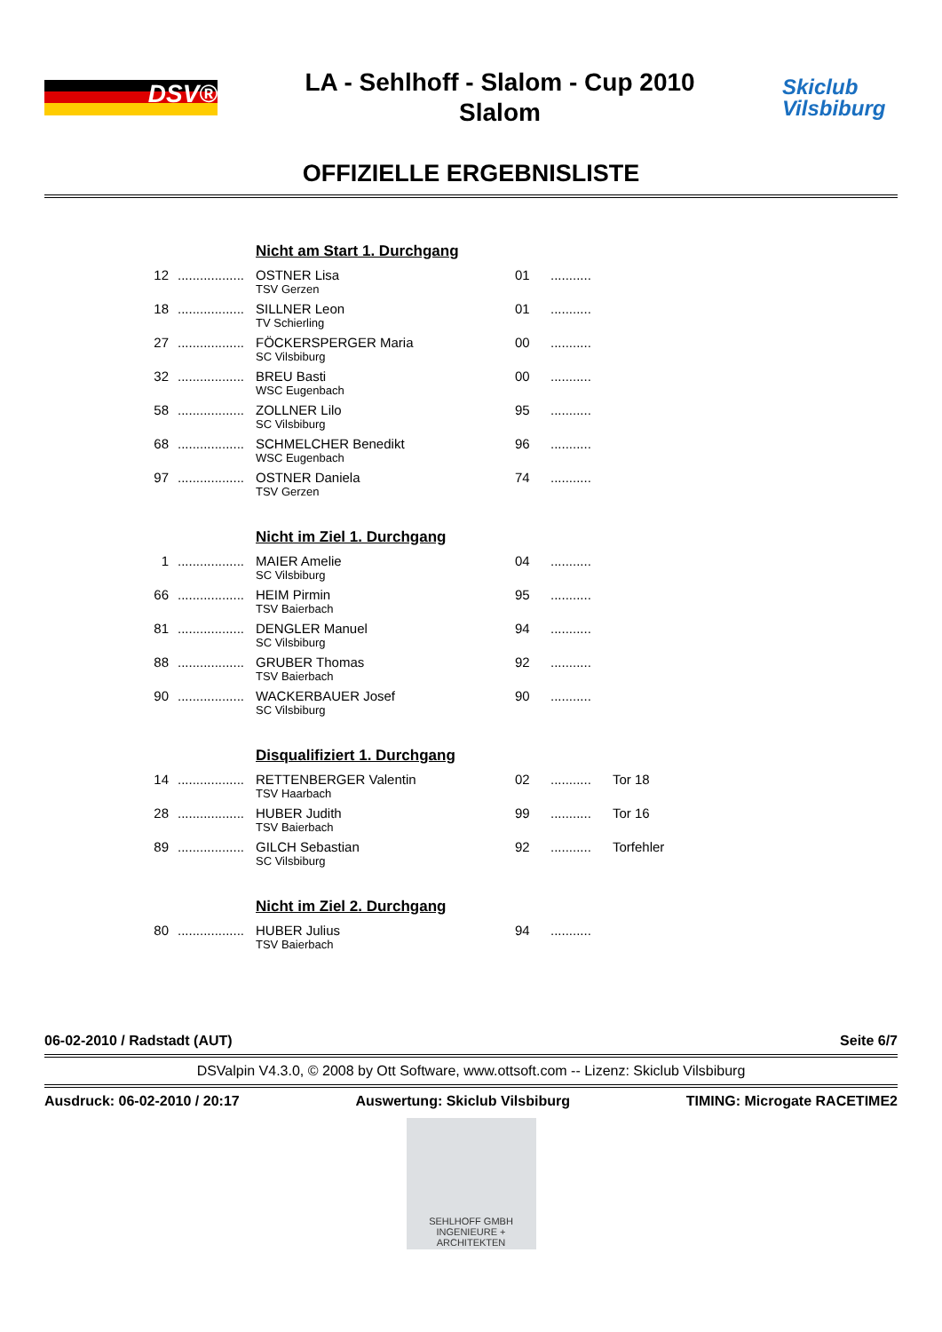DSV®
LA - Sehlhoff - Slalom - Cup 2010
Slalom
Skiclub
Vilsbiburg
OFFIZIELLE ERGEBNISLISTE
| | | Nicht am Start 1. Durchgang | | | |
| 12 | .................. | OSTNER Lisa TSV Gerzen | 01 | ........... | |
| 18 | .................. | SILLNER Leon TV Schierling | 01 | ........... | |
| 27 | .................. | FÖCKERSPERGER Maria SC Vilsbiburg | 00 | ........... | |
| 32 | .................. | BREU Basti WSC Eugenbach | 00 | ........... | |
| 58 | .................. | ZOLLNER Lilo SC Vilsbiburg | 95 | ........... | |
| 68 | .................. | SCHMELCHER Benedikt WSC Eugenbach | 96 | ........... | |
| 97 | .................. | OSTNER Daniela TSV Gerzen | 74 | ........... | |
| | | Nicht im Ziel 1. Durchgang | | | |
| 1 | .................. | MAIER Amelie SC Vilsbiburg | 04 | ........... | |
| 66 | .................. | HEIM Pirmin TSV Baierbach | 95 | ........... | |
| 81 | .................. | DENGLER Manuel SC Vilsbiburg | 94 | ........... | |
| 88 | .................. | GRUBER Thomas TSV Baierbach | 92 | ........... | |
| 90 | .................. | WACKERBAUER Josef SC Vilsbiburg | 90 | ........... | |
| | | Disqualifiziert 1. Durchgang | | | |
| 14 | .................. | RETTENBERGER Valentin TSV Haarbach | 02 | ........... | Tor 18 |
| 28 | .................. | HUBER Judith TSV Baierbach | 99 | ........... | Tor 16 |
| 89 | .................. | GILCH Sebastian SC Vilsbiburg | 92 | ........... | Torfehler |
| | | Nicht im Ziel 2. Durchgang | | | |
| 80 | .................. | HUBER Julius TSV Baierbach | 94 | ........... | |
06-02-2010 / Radstadt (AUT) Seite 6/7
DSValpin V4.3.0, © 2008 by Ott Software, www.ottsoft.com -- Lizenz: Skiclub Vilsbiburg
Ausdruck: 06-02-2010 / 20:17 Auswertung: Skiclub Vilsbiburg TIMING: Microgate RACETIME2
SEHLHOFF GMBH
INGENIEURE + ARCHITEKTEN